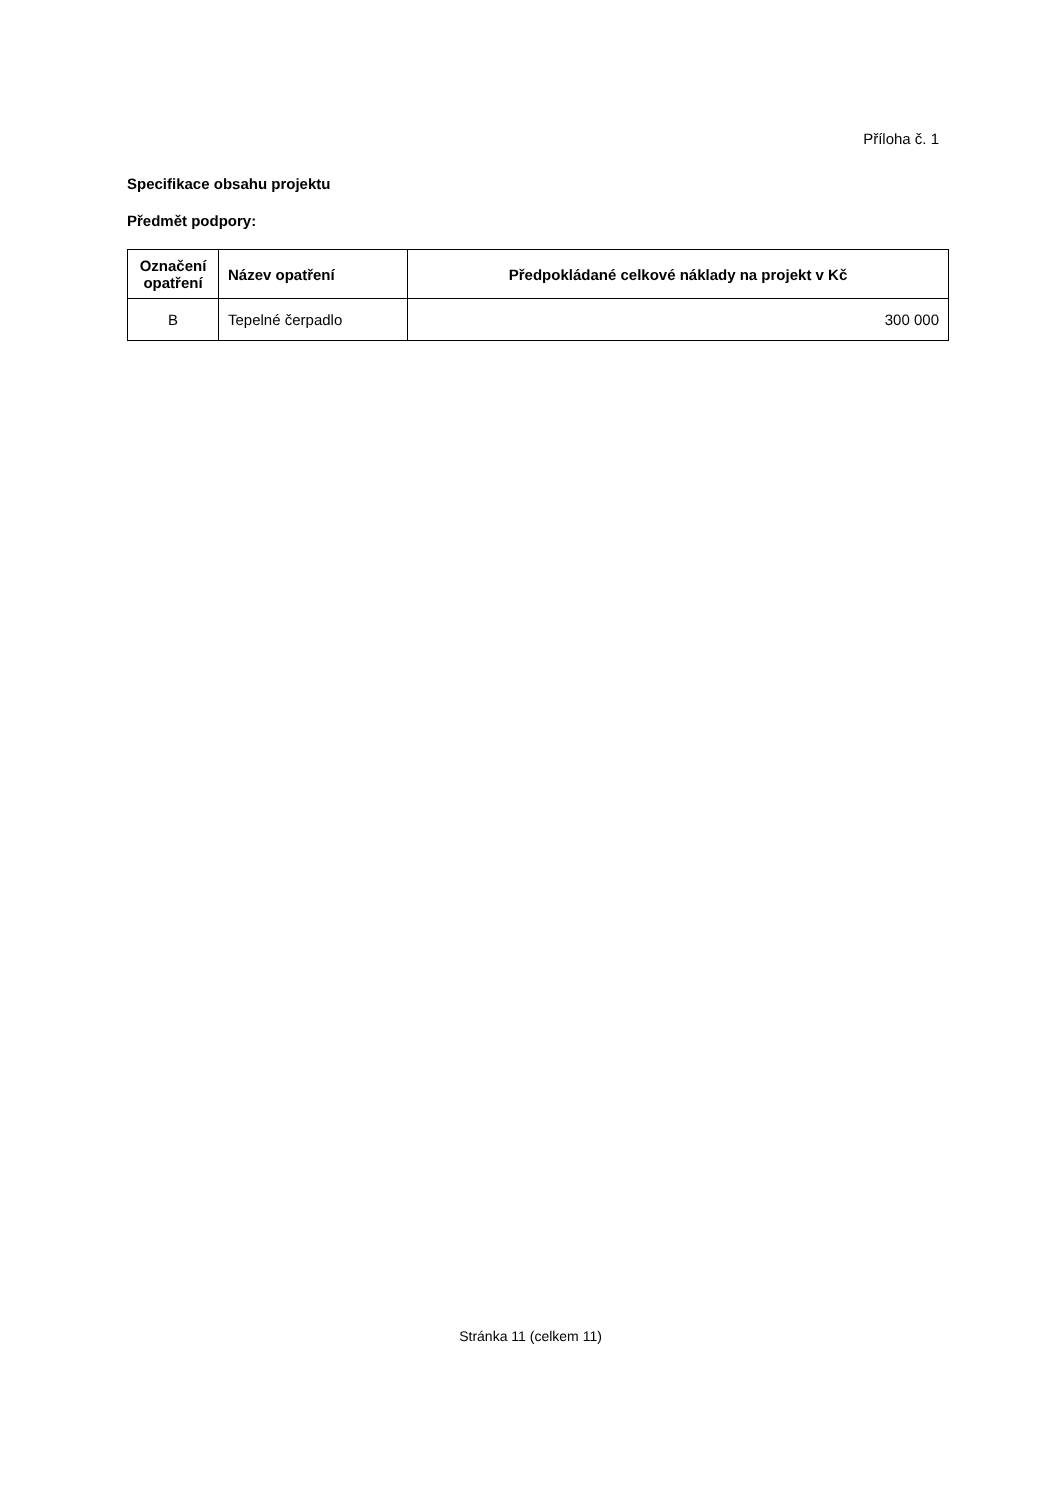Příloha č. 1
Specifikace obsahu projektu
Předmět podpory:
| Označení opatření | Název opatření | Předpokládané celkové náklady na projekt v Kč |
| --- | --- | --- |
| B | Tepelné čerpadlo | 300 000 |
Stránka 11 (celkem 11)